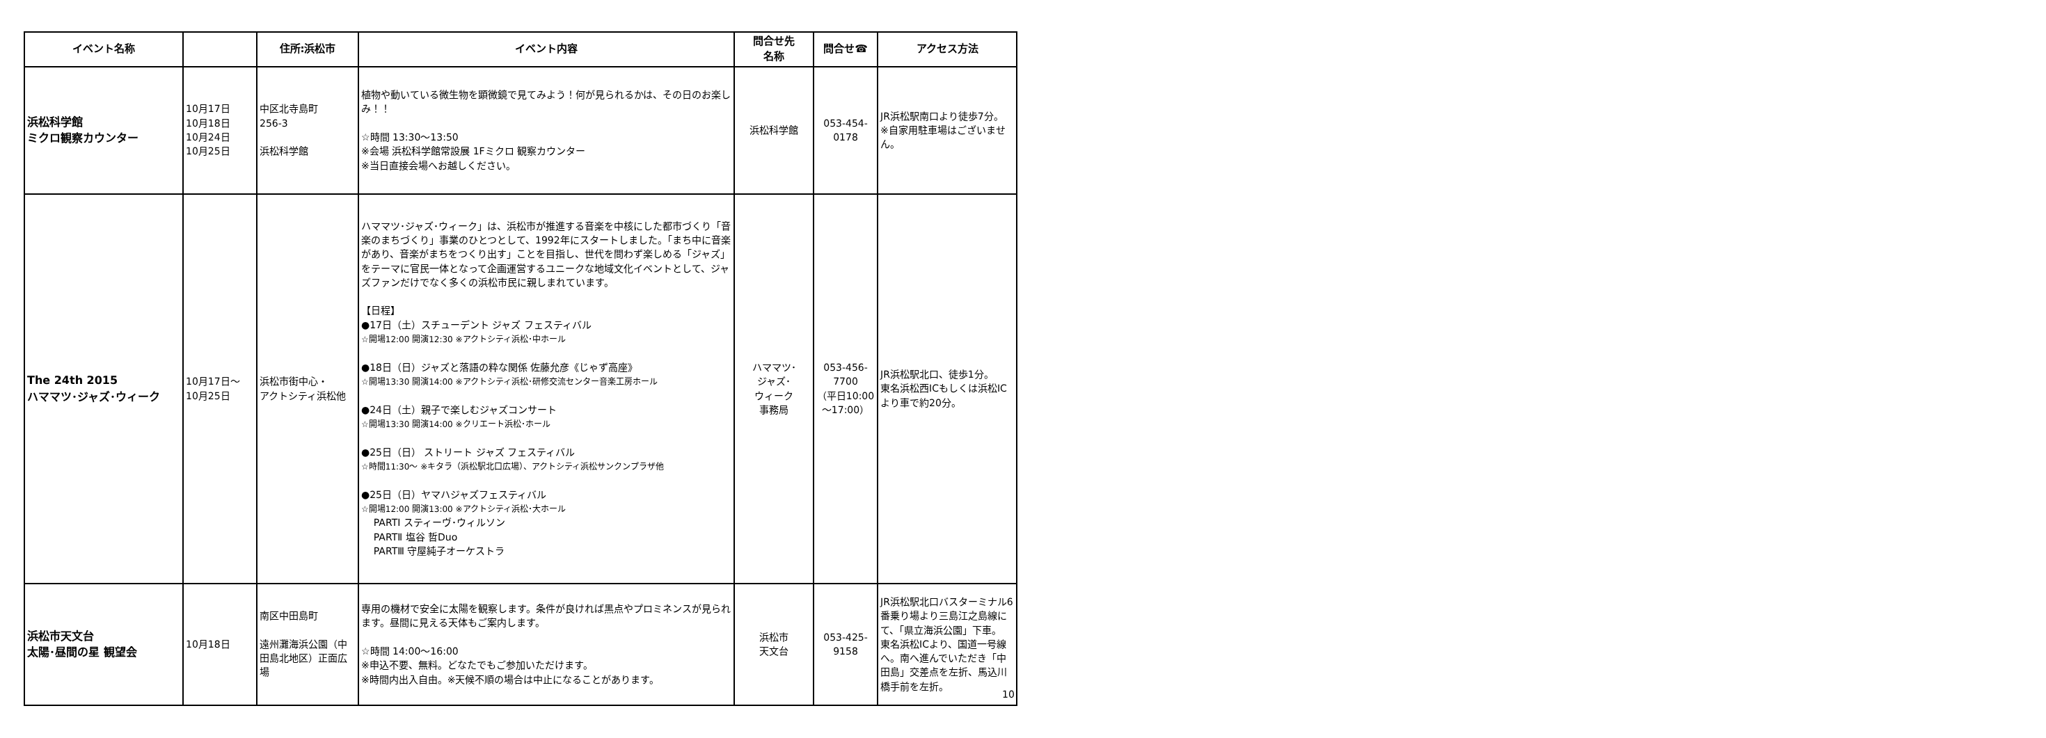| イベント名称 | | 住所:浜松市 | イベント内容 | 問合せ先 名称 | 問合せ☎ | アクセス方法 |
| --- | --- | --- | --- | --- | --- | --- |
| 浜松科学館 ミクロ観察カウンター | 10月17日 10月18日 10月24日 10月25日 | 中区北寺島町 256-3 浜松科学館 | 植物や動いている微生物を顕微鏡で見てみよう！何が見られるかは、その日のお楽しみ！！ ☆時間 13:30～13:50 ※会場 浜松科学館常設展 1Fミクロ 観察カウンター ※当日直接会場へお越しください。 | 浜松科学館 | 053-454- 0178 | JR浜松駅南口より徒歩7分。 ※自家用駐車場はございません。 |
| The 24th 2015 ハママツ･ジャズ･ウィーク | 10月17日～ 10月25日 | 浜松市街中心・ アクトシティ浜松他 | ハママツ･ジャズ･ウィーク」は、浜松市が推進する音楽を中核にした都市づくり「音楽のまちづくり」事業のひとつとして、1992年にスタートしました。「まち中に音楽があり、音楽がまちをつくり出す」ことを目指し、世代を問わず楽しめる「ジャズ」をテーマに官民一体となって企画運営するユニークな地域文化イベントとして、ジャズファンだけでなく多くの浜松市民に親しまれています。 【日程】 ●17日（土）スチューデント ジャズ フェスティバル ☆開場12:00 開演12:30 ※アクトシティ浜松･中ホール ●18日（日）ジャズと落語の粋な関係 佐藤允彦《じゃず高座》 ☆開場13:30 開演14:00 ※アクトシティ浜松･研修交流センター音楽工房ホール ●24日（土）親子で楽しむジャズコンサート ☆開場13:30 開演14:00 ※クリエート浜松･ホール ●25日（日） ストリート ジャズ フェスティバル ☆時間11:30～ ※キタラ（浜松駅北口広場）、アクトシティ浜松サンクンプラザ他 ●25日（日）ヤマハジャズフェスティバル ☆開場12:00 開演13:00 ※アクトシティ浜松･大ホール PARTⅠ スティーヴ･ウィルソン PARTⅡ 塩谷 哲Duo PARTⅢ 守屋純子オーケストラ | ハママツ･ ジャズ･ ウィーク 事務局 | 053-456- 7700 （平日10:00 ～17:00） | JR浜松駅北口、徒歩1分。 東名浜松西ICもしくは浜松ICより車で約20分。 |
| 浜松市天文台 太陽･昼間の星 観望会 | 10月18日 | 南区中田島町 遠州灘海浜公園（中田島北地区）正面広場 | 専用の機材で安全に太陽を観察します。条件が良ければ黒点やプロミネンスが見られます。昼間に見える天体もご案内します。 ☆時間 14:00～16:00 ※申込不要、無料。どなたでもご参加いただけます。 ※時間内出入自由。※天候不順の場合は中止になることがあります。 | 浜松市 天文台 | 053-425- 9158 | JR浜松駅北口バスターミナル6番乗り場より三島江之島線にて、「県立海浜公園」下車。 東名浜松ICより、国道一号線へ。南へ進んでいただき「中田島」交差点を左折、馬込川橋手前を左折。 |
10